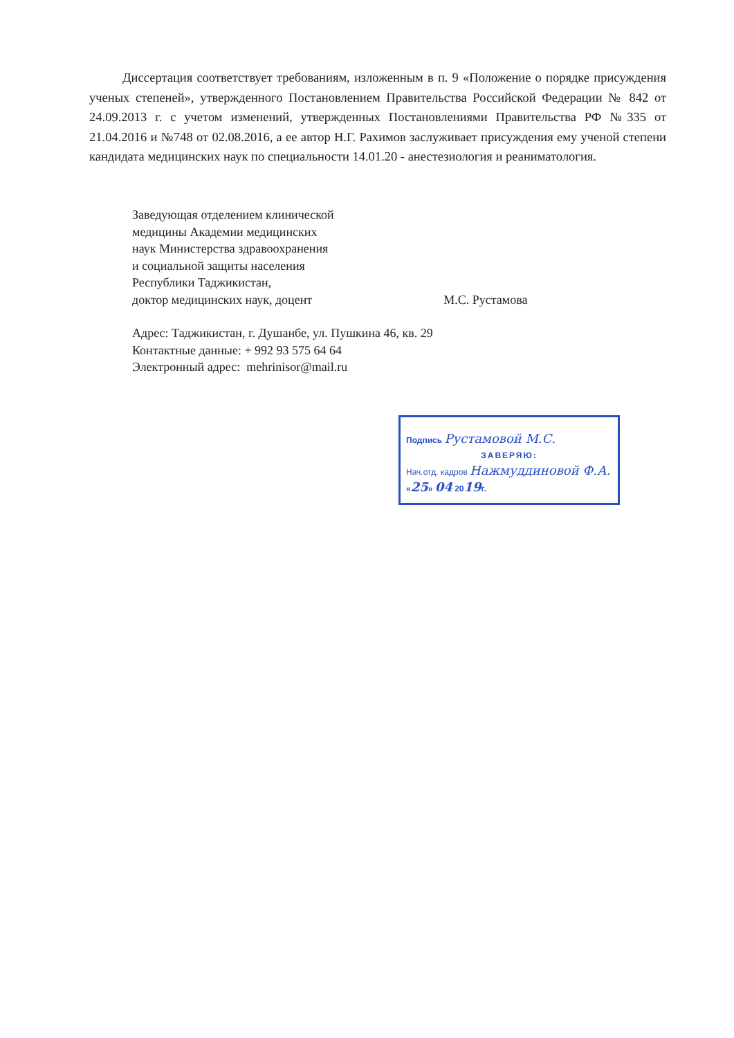Диссертация соответствует требованиям, изложенным в п. 9 «Положение о порядке присуждения ученых степеней», утвержденного Постановлением Правительства Российской Федерации № 842 от 24.09.2013 г. с учетом изменений, утвержденных Постановлениями Правительства РФ №335 от 21.04.2016 и №748 от 02.08.2016, а ее автор Н.Г. Рахимов заслуживает присуждения ему ученой степени кандидата медицинских наук по специальности 14.01.20 - анестезиология и реаниматология.
Заведующая отделением клинической
медицины Академии медицинских
наук Министерства здравоохранения
и социальной защиты населения
Республики Таджикистан,
доктор медицинских наук, доцент М.С. Рустамова
Адрес: Таджикистан, г. Душанбе, ул. Пушкина 46, кв. 29
Контактные данные: + 992 93 575 64 64
Электронный адрес: mehrinisor@mail.ru
Подпись Рустамовой М.С.
ЗАВЕРЯЮ:
Нач.отд. кадров Нажмуддиновой Ф.А.
«25» 04 2019г.